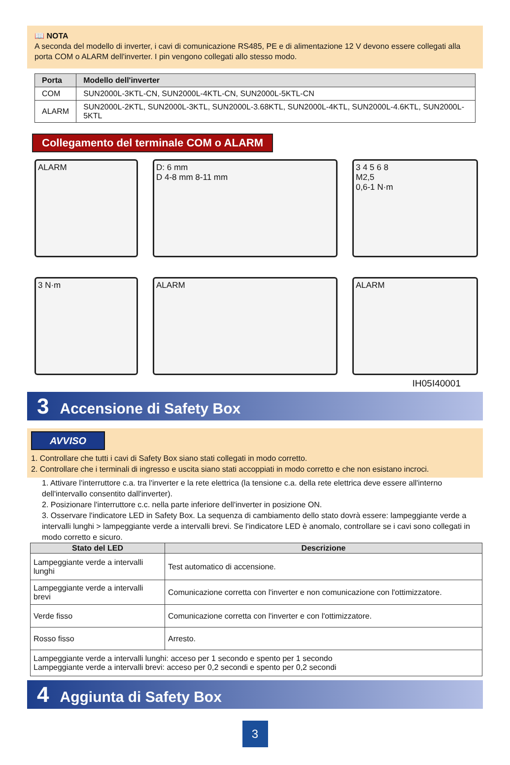📖 NOTA
A seconda del modello di inverter, i cavi di comunicazione RS485, PE e di alimentazione 12 V devono essere collegati alla porta COM o ALARM dell'inverter. I pin vengono collegati allo stesso modo.
| Porta | Modello dell'inverter |
| --- | --- |
| COM | SUN2000L-3KTL-CN, SUN2000L-4KTL-CN, SUN2000L-5KTL-CN |
| ALARM | SUN2000L-2KTL, SUN2000L-3KTL, SUN2000L-3.68KTL, SUN2000L-4KTL, SUN2000L-4.6KTL, SUN2000L-5KTL |
Collegamento del terminale COM o ALARM
ALARM
D: 6 mm
D 4-8 mm 8-11 mm
3 4 5 6 8
M2,5
0,6-1 N·m
3 N·m
ALARM
ALARM
IH05I40001
3 Accensione di Safety Box
AVVISO
1. Controllare che tutti i cavi di Safety Box siano stati collegati in modo corretto.
2. Controllare che i terminali di ingresso e uscita siano stati accoppiati in modo corretto e che non esistano incroci.
1. Attivare l'interruttore c.a. tra l'inverter e la rete elettrica (la tensione c.a. della rete elettrica deve essere all'interno dell'intervallo consentito dall'inverter).
2. Posizionare l'interruttore c.c. nella parte inferiore dell'inverter in posizione ON.
3. Osservare l'indicatore LED in Safety Box. La sequenza di cambiamento dello stato dovrà essere: lampeggiante verde a intervalli lunghi > lampeggiante verde a intervalli brevi. Se l'indicatore LED è anomalo, controllare se i cavi sono collegati in modo corretto e sicuro.
| Stato del LED | Descrizione |
| --- | --- |
| Lampeggiante verde a intervalli lunghi | Test automatico di accensione. |
| Lampeggiante verde a intervalli brevi | Comunicazione corretta con l'inverter e non comunicazione con l'ottimizzatore. |
| Verde fisso | Comunicazione corretta con l'inverter e con l'ottimizzatore. |
| Rosso fisso | Arresto. |
| Lampeggiante verde a intervalli lunghi: acceso per 1 secondo e spento per 1 secondo Lampeggiante verde a intervalli brevi: acceso per 0,2 secondi e spento per 0,2 secondi | |
4 Aggiunta di Safety Box
3